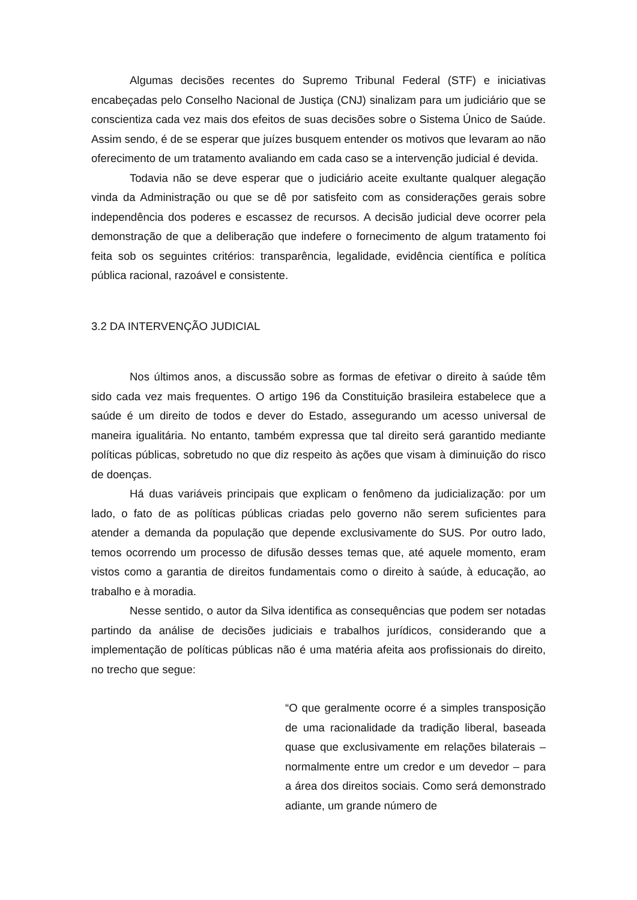Algumas decisões recentes do Supremo Tribunal Federal (STF) e iniciativas encabeçadas pelo Conselho Nacional de Justiça (CNJ) sinalizam para um judiciário que se conscientiza cada vez mais dos efeitos de suas decisões sobre o Sistema Único de Saúde. Assim sendo, é de se esperar que juízes busquem entender os motivos que levaram ao não oferecimento de um tratamento avaliando em cada caso se a intervenção judicial é devida.
Todavia não se deve esperar que o judiciário aceite exultante qualquer alegação vinda da Administração ou que se dê por satisfeito com as considerações gerais sobre independência dos poderes e escassez de recursos. A decisão judicial deve ocorrer pela demonstração de que a deliberação que indefere o fornecimento de algum tratamento foi feita sob os seguintes critérios: transparência, legalidade, evidência científica e política pública racional, razoável e consistente.
3.2 DA INTERVENÇÃO JUDICIAL
Nos últimos anos, a discussão sobre as formas de efetivar o direito à saúde têm sido cada vez mais frequentes. O artigo 196 da Constituição brasileira estabelece que a saúde é um direito de todos e dever do Estado, assegurando um acesso universal de maneira igualitária. No entanto, também expressa que tal direito será garantido mediante políticas públicas, sobretudo no que diz respeito às ações que visam à diminuição do risco de doenças.
Há duas variáveis principais que explicam o fenômeno da judicialização: por um lado, o fato de as políticas públicas criadas pelo governo não serem suficientes para atender a demanda da população que depende exclusivamente do SUS. Por outro lado, temos ocorrendo um processo de difusão desses temas que, até aquele momento, eram vistos como a garantia de direitos fundamentais como o direito à saúde, à educação, ao trabalho e à moradia.
Nesse sentido, o autor da Silva identifica as consequências que podem ser notadas partindo da análise de decisões judiciais e trabalhos jurídicos, considerando que a implementação de políticas públicas não é uma matéria afeita aos profissionais do direito, no trecho que segue:
“O que geralmente ocorre é a simples transposição de uma racionalidade da tradição liberal, baseada quase que exclusivamente em relações bilaterais – normalmente entre um credor e um devedor – para a área dos direitos sociais. Como será demonstrado adiante, um grande número de